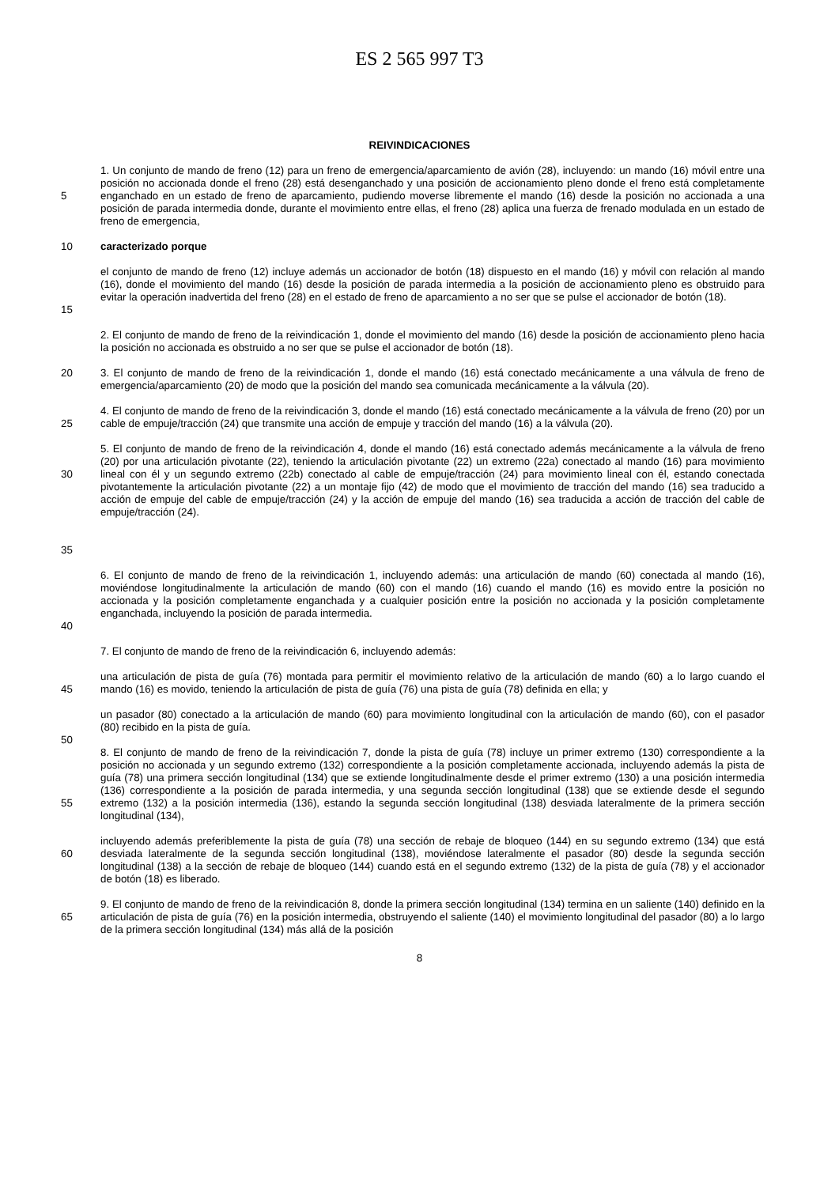ES 2 565 997 T3
REIVINDICACIONES
5 1. Un conjunto de mando de freno (12) para un freno de emergencia/aparcamiento de avión (28), incluyendo: un mando (16) móvil entre una posición no accionada donde el freno (28) está desenganchado y una posición de accionamiento pleno donde el freno está completamente enganchado en un estado de freno de aparcamiento, pudiendo moverse libremente el mando (16) desde la posición no accionada a una posición de parada intermedia donde, durante el movimiento entre ellas, el freno (28) aplica una fuerza de frenado modulada en un estado de freno de emergencia,
10 caracterizado porque
15 el conjunto de mando de freno (12) incluye además un accionador de botón (18) dispuesto en el mando (16) y móvil con relación al mando (16), donde el movimiento del mando (16) desde la posición de parada intermedia a la posición de accionamiento pleno es obstruido para evitar la operación inadvertida del freno (28) en el estado de freno de aparcamiento a no ser que se pulse el accionador de botón (18).
2. El conjunto de mando de freno de la reivindicación 1, donde el movimiento del mando (16) desde la posición de accionamiento pleno hacia la posición no accionada es obstruido a no ser que se pulse el accionador de botón (18).
20 3. El conjunto de mando de freno de la reivindicación 1, donde el mando (16) está conectado mecánicamente a una válvula de freno de emergencia/aparcamiento (20) de modo que la posición del mando sea comunicada mecánicamente a la válvula (20).
25 4. El conjunto de mando de freno de la reivindicación 3, donde el mando (16) está conectado mecánicamente a la válvula de freno (20) por un cable de empuje/tracción (24) que transmite una acción de empuje y tracción del mando (16) a la válvula (20).
30
35
5. El conjunto de mando de freno de la reivindicación 4, donde el mando (16) está conectado además mecánicamente a la válvula de freno (20) por una articulación pivotante (22), teniendo la articulación pivotante (22) un extremo (22a) conectado al mando (16) para movimiento lineal con él y un segundo extremo (22b) conectado al cable de empuje/tracción (24) para movimiento lineal con él, estando conectada pivotantemente la articulación pivotante (22) a un montaje fijo (42) de modo que el movimiento de tracción del mando (16) sea traducido a acción de empuje del cable de empuje/tracción (24) y la acción de empuje del mando (16) sea traducida a acción de tracción del cable de empuje/tracción (24).
40 6. El conjunto de mando de freno de la reivindicación 1, incluyendo además: una articulación de mando (60) conectada al mando (16), moviéndose longitudinalmente la articulación de mando (60) con el mando (16) cuando el mando (16) es movido entre la posición no accionada y la posición completamente enganchada y a cualquier posición entre la posición no accionada y la posición completamente enganchada, incluyendo la posición de parada intermedia.
7. El conjunto de mando de freno de la reivindicación 6, incluyendo además:
45 una articulación de pista de guía (76) montada para permitir el movimiento relativo de la articulación de mando (60) a lo largo cuando el mando (16) es movido, teniendo la articulación de pista de guía (76) una pista de guía (78) definida en ella; y
50 un pasador (80) conectado a la articulación de mando (60) para movimiento longitudinal con la articulación de mando (60), con el pasador (80) recibido en la pista de guía.
55 8. El conjunto de mando de freno de la reivindicación 7, donde la pista de guía (78) incluye un primer extremo (130) correspondiente a la posición no accionada y un segundo extremo (132) correspondiente a la posición completamente accionada, incluyendo además la pista de guía (78) una primera sección longitudinal (134) que se extiende longitudinalmente desde el primer extremo (130) a una posición intermedia (136) correspondiente a la posición de parada intermedia, y una segunda sección longitudinal (138) que se extiende desde el segundo extremo (132) a la posición intermedia (136), estando la segunda sección longitudinal (138) desviada lateralmente de la primera sección longitudinal (134),
60 incluyendo además preferiblemente la pista de guía (78) una sección de rebaje de bloqueo (144) en su segundo extremo (134) que está desviada lateralmente de la segunda sección longitudinal (138), moviéndose lateralmente el pasador (80) desde la segunda sección longitudinal (138) a la sección de rebaje de bloqueo (144) cuando está en el segundo extremo (132) de la pista de guía (78) y el accionador de botón (18) es liberado.
65 9. El conjunto de mando de freno de la reivindicación 8, donde la primera sección longitudinal (134) termina en un saliente (140) definido en la articulación de pista de guía (76) en la posición intermedia, obstruyendo el saliente (140) el movimiento longitudinal del pasador (80) a lo largo de la primera sección longitudinal (134) más allá de la posición
8